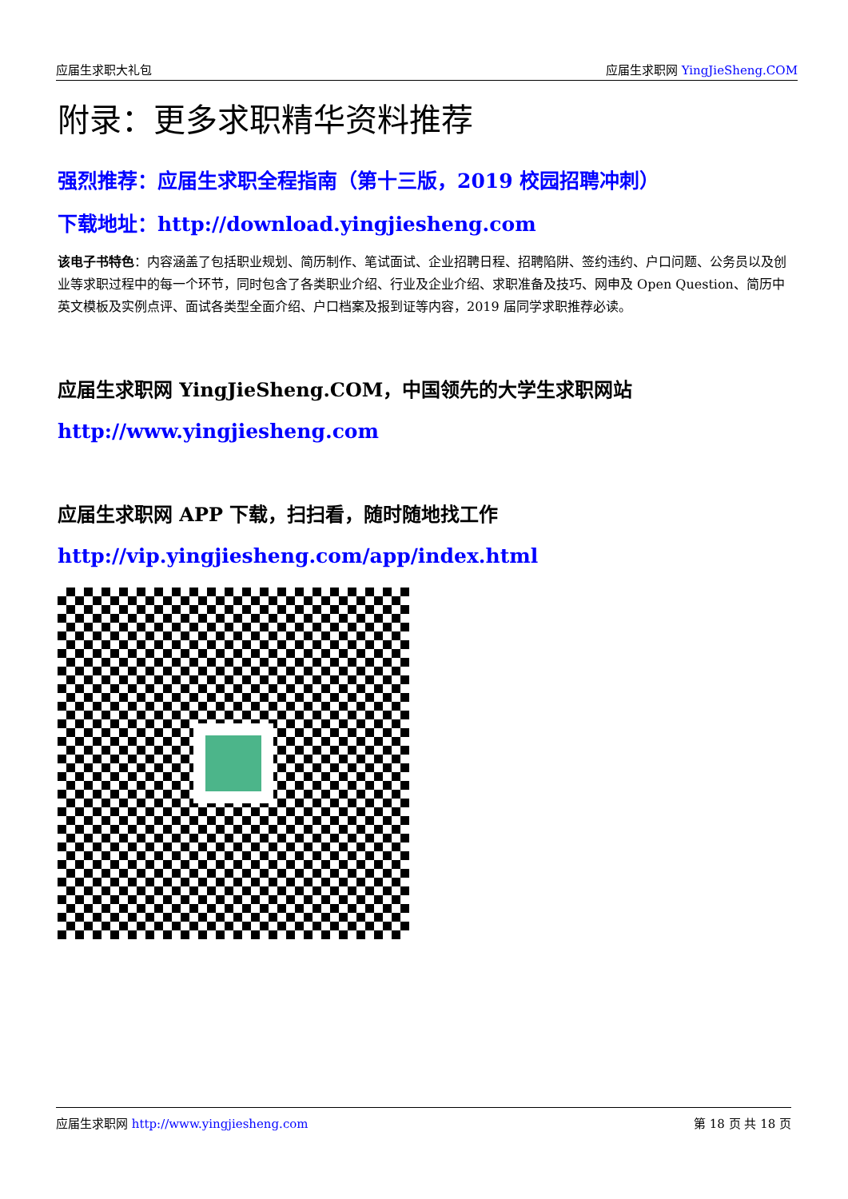应届生求职大礼包 应届生求职网 YingJieSheng.COM
附录：更多求职精华资料推荐
强烈推荐：应届生求职全程指南（第十三版，2019 校园招聘冲刺）
下载地址：http://download.yingjiesheng.com
该电子书特色：内容涵盖了包括职业规划、简历制作、笔试面试、企业招聘日程、招聘陷阱、签约违约、户口问题、公务员以及创业等求职过程中的每一个环节，同时包含了各类职业介绍、行业及企业介绍、求职准备及技巧、网申及 Open Question、简历中英文模板及实例点评、面试各类型全面介绍、户口档案及报到证等内容，2019 届同学求职推荐必读。
应届生求职网 YingJieSheng.COM，中国领先的大学生求职网站
http://www.yingjiesheng.com
应届生求职网 APP 下载，扫扫看，随时随地找工作
http://vip.yingjiesheng.com/app/index.html
应届生求职网 http://www.yingjiesheng.com 第 18 页 共 18 页